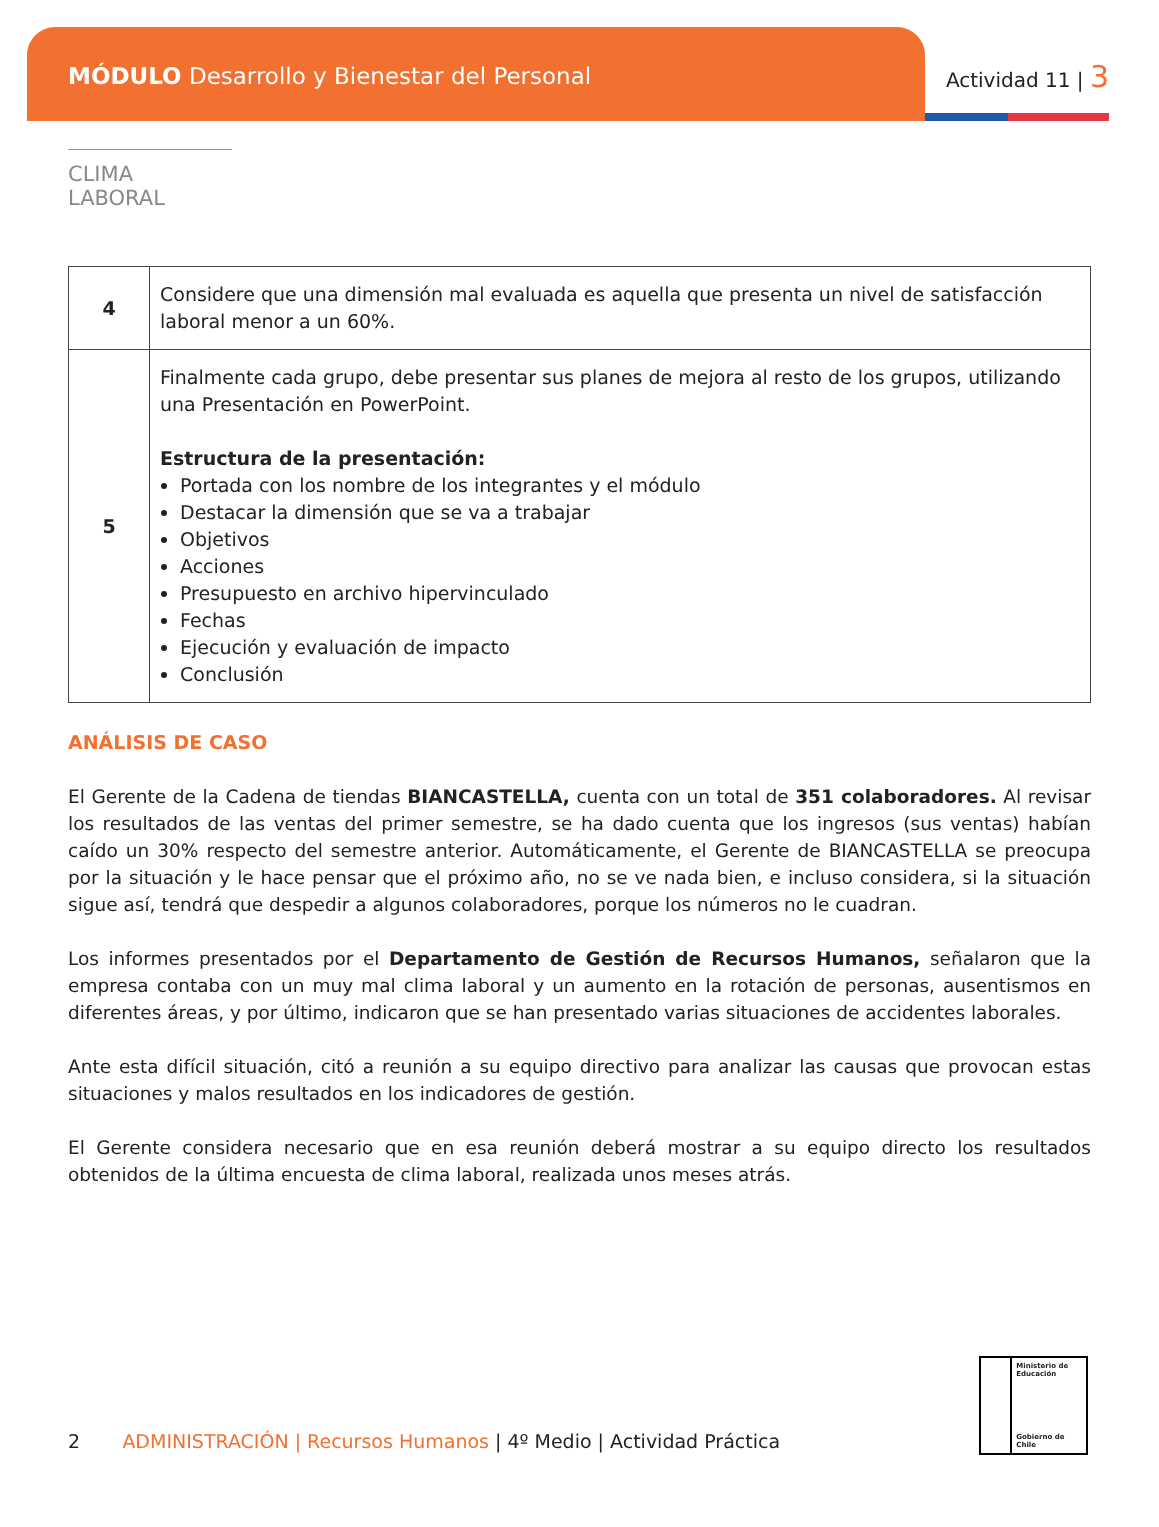MÓDULO Desarrollo y Bienestar del Personal
Actividad 11 | 3
CLIMA LABORAL
| 4 | Considere que una dimensión mal evaluada es aquella que presenta un nivel de satisfacción laboral menor a un 60%. |
| 5 | Finalmente cada grupo, debe presentar sus planes de mejora al resto de los grupos, utilizando una Presentación en PowerPoint. Estructura de la presentación: Portada con los nombre de los integrantes y el módulo Destacar la dimensión que se va a trabajar Objetivos Acciones Presupuesto en archivo hipervinculado Fechas Ejecución y evaluación de impacto Conclusión |
ANÁLISIS DE CASO
El Gerente de la Cadena de tiendas BIANCASTELLA, cuenta con un total de 351 colaboradores. Al revisar los resultados de las ventas del primer semestre, se ha dado cuenta que los ingresos (sus ventas) habían caído un 30% respecto del semestre anterior. Automáticamente, el Gerente de BIANCASTELLA se preocupa por la situación y le hace pensar que el próximo año, no se ve nada bien, e incluso considera, si la situación sigue así, tendrá que despedir a algunos colaboradores, porque los números no le cuadran.
Los informes presentados por el Departamento de Gestión de Recursos Humanos, señalaron que la empresa contaba con un muy mal clima laboral y un aumento en la rotación de personas, ausentismos en diferentes áreas, y por último, indicaron que se han presentado varias situaciones de accidentes laborales.
Ante esta difícil situación, citó a reunión a su equipo directivo para analizar las causas que provocan estas situaciones y malos resultados en los indicadores de gestión.
El Gerente considera necesario que en esa reunión deberá mostrar a su equipo directo los resultados obtenidos de la última encuesta de clima laboral, realizada unos meses atrás.
Ministerio de Educación
Gobierno de Chile
2 ADMINISTRACIÓN | Recursos Humanos | 4º Medio | Actividad Práctica